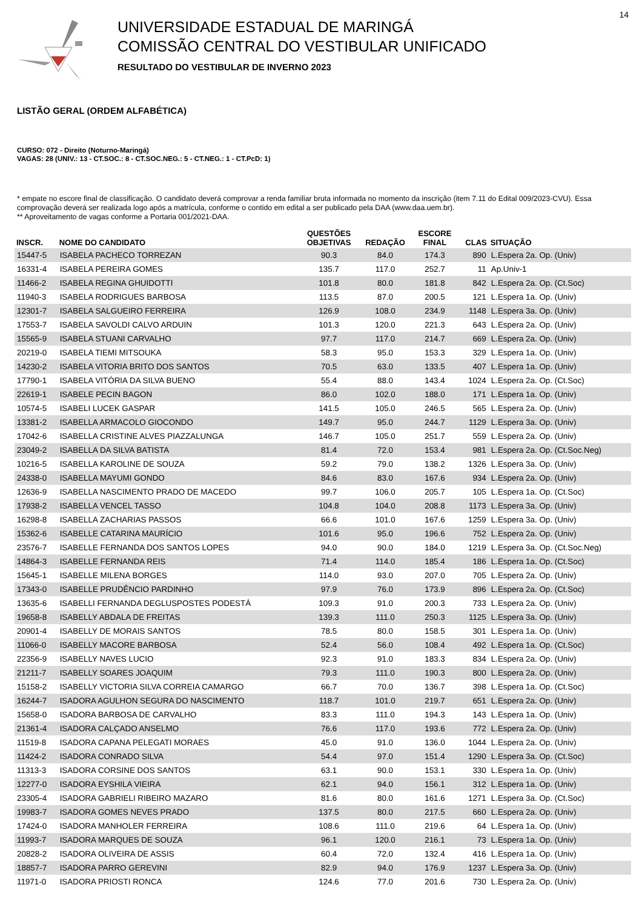14
UNIVERSIDADE ESTADUAL DE MARINGÁ
COMISSÃO CENTRAL DO VESTIBULAR UNIFICADO
RESULTADO DO VESTIBULAR DE INVERNO 2023
LISTÃO GERAL (ORDEM ALFABÉTICA)
CURSO: 072 - Direito (Noturno-Maringá)
VAGAS: 28 (UNIV.: 13 - CT.SOC.: 8 - CT.SOC.NEG.: 5 - CT.NEG.: 1 - CT.PcD: 1)
* empate no escore final de classificação. O candidato deverá comprovar a renda familiar bruta informada no momento da inscrição (item 7.11 do Edital 009/2023-CVU). Essa comprovação deverá ser realizada logo após a matrícula, conforme o contido em edital a ser publicado pela DAA (www.daa.uem.br).
** Aproveitamento de vagas conforme a Portaria 001/2021-DAA.
| INSCR. | NOME DO CANDIDATO | QUESTÕES OBJETIVAS | REDAÇÃO | ESCORE FINAL | CLAS | SITUAÇÃO |
| --- | --- | --- | --- | --- | --- | --- |
| 15447-5 | ISABELA PACHECO TORREZAN | 90.3 | 84.0 | 174.3 | 890 | L.Espera 2a. Op. (Univ) |
| 16331-4 | ISABELA PEREIRA GOMES | 135.7 | 117.0 | 252.7 | 11 | Ap.Univ-1 |
| 11466-2 | ISABELA REGINA GHUIDOTTI | 101.8 | 80.0 | 181.8 | 842 | L.Espera 2a. Op. (Ct.Soc) |
| 11940-3 | ISABELA RODRIGUES BARBOSA | 113.5 | 87.0 | 200.5 | 121 | L.Espera 1a. Op. (Univ) |
| 12301-7 | ISABELA SALGUEIRO FERREIRA | 126.9 | 108.0 | 234.9 | 1148 | L.Espera 3a. Op. (Univ) |
| 17553-7 | ISABELA SAVOLDI CALVO ARDUIN | 101.3 | 120.0 | 221.3 | 643 | L.Espera 2a. Op. (Univ) |
| 15565-9 | ISABELA STUANI CARVALHO | 97.7 | 117.0 | 214.7 | 669 | L.Espera 2a. Op. (Univ) |
| 20219-0 | ISABELA TIEMI MITSOUKA | 58.3 | 95.0 | 153.3 | 329 | L.Espera 1a. Op. (Univ) |
| 14230-2 | ISABELA VITORIA BRITO DOS SANTOS | 70.5 | 63.0 | 133.5 | 407 | L.Espera 1a. Op. (Univ) |
| 17790-1 | ISABELA VITÓRIA DA SILVA BUENO | 55.4 | 88.0 | 143.4 | 1024 | L.Espera 2a. Op. (Ct.Soc) |
| 22619-1 | ISABELE PECIN BAGON | 86.0 | 102.0 | 188.0 | 171 | L.Espera 1a. Op. (Univ) |
| 10574-5 | ISABELI LUCEK GASPAR | 141.5 | 105.0 | 246.5 | 565 | L.Espera 2a. Op. (Univ) |
| 13381-2 | ISABELLA ARMACOLO GIOCONDO | 149.7 | 95.0 | 244.7 | 1129 | L.Espera 3a. Op. (Univ) |
| 17042-6 | ISABELLA CRISTINE ALVES PIAZZALUNGA | 146.7 | 105.0 | 251.7 | 559 | L.Espera 2a. Op. (Univ) |
| 23049-2 | ISABELLA DA SILVA BATISTA | 81.4 | 72.0 | 153.4 | 981 | L.Espera 2a. Op. (Ct.Soc.Neg) |
| 10216-5 | ISABELLA KAROLINE DE SOUZA | 59.2 | 79.0 | 138.2 | 1326 | L.Espera 3a. Op. (Univ) |
| 24338-0 | ISABELLA MAYUMI GONDO | 84.6 | 83.0 | 167.6 | 934 | L.Espera 2a. Op. (Univ) |
| 12636-9 | ISABELLA NASCIMENTO PRADO DE MACEDO | 99.7 | 106.0 | 205.7 | 105 | L.Espera 1a. Op. (Ct.Soc) |
| 17938-2 | ISABELLA VENCEL TASSO | 104.8 | 104.0 | 208.8 | 1173 | L.Espera 3a. Op. (Univ) |
| 16298-8 | ISABELLA ZACHARIAS PASSOS | 66.6 | 101.0 | 167.6 | 1259 | L.Espera 3a. Op. (Univ) |
| 15362-6 | ISABELLE CATARINA MAURÍCIO | 101.6 | 95.0 | 196.6 | 752 | L.Espera 2a. Op. (Univ) |
| 23576-7 | ISABELLE FERNANDA DOS SANTOS LOPES | 94.0 | 90.0 | 184.0 | 1219 | L.Espera 3a. Op. (Ct.Soc.Neg) |
| 14864-3 | ISABELLE FERNANDA REIS | 71.4 | 114.0 | 185.4 | 186 | L.Espera 1a. Op. (Ct.Soc) |
| 15645-1 | ISABELLE MILENA BORGES | 114.0 | 93.0 | 207.0 | 705 | L.Espera 2a. Op. (Univ) |
| 17343-0 | ISABELLE PRUDÊNCIO PARDINHO | 97.9 | 76.0 | 173.9 | 896 | L.Espera 2a. Op. (Ct.Soc) |
| 13635-6 | ISABELLI FERNANDA DEGLUSPOSTES PODESTÁ | 109.3 | 91.0 | 200.3 | 733 | L.Espera 2a. Op. (Univ) |
| 19658-8 | ISABELLY ABDALA DE FREITAS | 139.3 | 111.0 | 250.3 | 1125 | L.Espera 3a. Op. (Univ) |
| 20901-4 | ISABELLY DE MORAIS SANTOS | 78.5 | 80.0 | 158.5 | 301 | L.Espera 1a. Op. (Univ) |
| 11066-0 | ISABELLY MACORE BARBOSA | 52.4 | 56.0 | 108.4 | 492 | L.Espera 1a. Op. (Ct.Soc) |
| 22356-9 | ISABELLY NAVES LUCIO | 92.3 | 91.0 | 183.3 | 834 | L.Espera 2a. Op. (Univ) |
| 21211-7 | ISABELLY SOARES JOAQUIM | 79.3 | 111.0 | 190.3 | 800 | L.Espera 2a. Op. (Univ) |
| 15158-2 | ISABELLY VICTORIA SILVA CORREIA CAMARGO | 66.7 | 70.0 | 136.7 | 398 | L.Espera 1a. Op. (Ct.Soc) |
| 16244-7 | ISADORA AGULHON SEGURA DO NASCIMENTO | 118.7 | 101.0 | 219.7 | 651 | L.Espera 2a. Op. (Univ) |
| 15658-0 | ISADORA BARBOSA DE CARVALHO | 83.3 | 111.0 | 194.3 | 143 | L.Espera 1a. Op. (Univ) |
| 21361-4 | ISADORA CALÇADO ANSELMO | 76.6 | 117.0 | 193.6 | 772 | L.Espera 2a. Op. (Univ) |
| 11519-8 | ISADORA CAPANA PELEGATI MORAES | 45.0 | 91.0 | 136.0 | 1044 | L.Espera 2a. Op. (Univ) |
| 11424-2 | ISADORA CONRADO SILVA | 54.4 | 97.0 | 151.4 | 1290 | L.Espera 3a. Op. (Ct.Soc) |
| 11313-3 | ISADORA CORSINE DOS SANTOS | 63.1 | 90.0 | 153.1 | 330 | L.Espera 1a. Op. (Univ) |
| 12277-0 | ISADORA EYSHILA VIEIRA | 62.1 | 94.0 | 156.1 | 312 | L.Espera 1a. Op. (Univ) |
| 23305-4 | ISADORA GABRIELI RIBEIRO MAZARO | 81.6 | 80.0 | 161.6 | 1271 | L.Espera 3a. Op. (Ct.Soc) |
| 19983-7 | ISADORA GOMES NEVES PRADO | 137.5 | 80.0 | 217.5 | 660 | L.Espera 2a. Op. (Univ) |
| 17424-0 | ISADORA MANHOLER FERREIRA | 108.6 | 111.0 | 219.6 | 64 | L.Espera 1a. Op. (Univ) |
| 11993-7 | ISADORA MARQUES DE SOUZA | 96.1 | 120.0 | 216.1 | 73 | L.Espera 1a. Op. (Univ) |
| 20828-2 | ISADORA OLIVEIRA DE ASSIS | 60.4 | 72.0 | 132.4 | 416 | L.Espera 1a. Op. (Univ) |
| 18857-7 | ISADORA PARRO GEREVINI | 82.9 | 94.0 | 176.9 | 1237 | L.Espera 3a. Op. (Univ) |
| 11971-0 | ISADORA PRIOSTI RONCA | 124.6 | 77.0 | 201.6 | 730 | L.Espera 2a. Op. (Univ) |